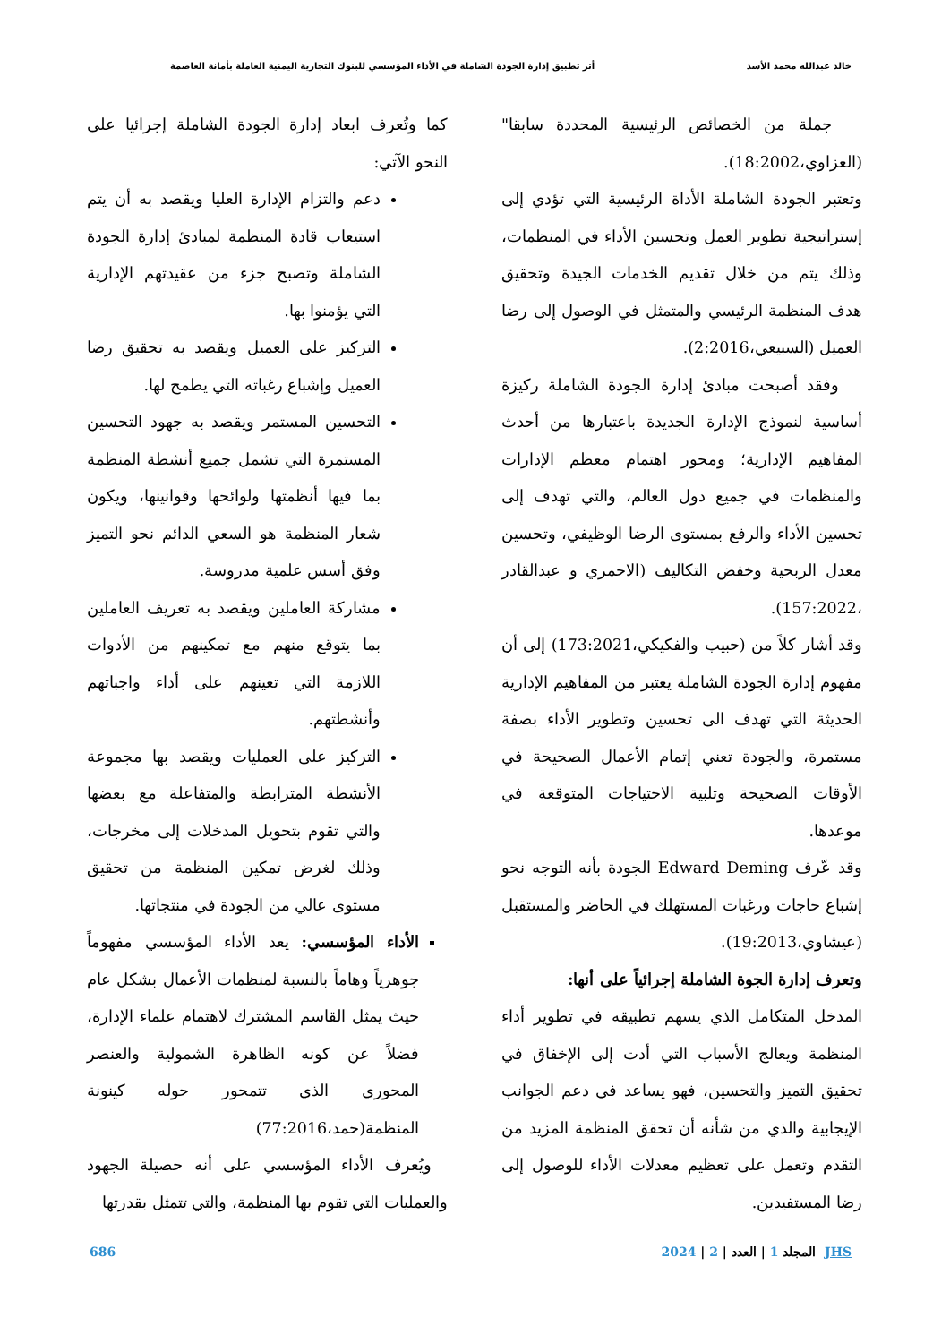خالد عبدالله محمد الأسد أثر تطبيق إدارة الجودة الشاملة في الأداء المؤسسي للبنوك التجارية اليمنية العاملة بأمانة العاصمة
جملة من الخصائص الرئيسية المحددة سابقا" (العزاوي،18:2002).
وتعتبر الجودة الشاملة الأداة الرئيسية التي تؤدي إلى إستراتيجية تطوير العمل وتحسين الأداء في المنظمات، وذلك يتم من خلال تقديم الخدمات الجيدة وتحقيق هدف المنظمة الرئيسي والمتمثل في الوصول إلى رضا العميل (السبيعي،2:2016).
وفقد أصبحت مبادئ إدارة الجودة الشاملة ركيزة أساسية لنموذج الإدارة الجديدة باعتبارها من أحدث المفاهيم الإدارية؛ ومحور اهتمام معظم الإدارات والمنظمات في جميع دول العالم، والتي تهدف إلى تحسين الأداء والرفع بمستوى الرضا الوظيفي، وتحسين معدل الربحية وخفض التكاليف (الاحمري و عبدالقادر ،157:2022).
وقد أشار كلاً من (حبيب والفكيكي،173:2021) إلى أن مفهوم إدارة الجودة الشاملة يعتبر من المفاهيم الإدارية الحديثة التي تهدف الى تحسين وتطوير الأداء بصفة مستمرة، والجودة تعني إتمام الأعمال الصحيحة في الأوقات الصحيحة وتلبية الاحتياجات المتوقعة في موعدها.
وقد عّرف Edward Deming الجودة بأنه التوجه نحو إشباع حاجات ورغبات المستهلك في الحاضر والمستقبل (عيشاوي،19:2013).
وتعرف إدارة الجوة الشاملة إجرائياً على أنها:
المدخل المتكامل الذي يسهم تطبيقه في تطوير أداء المنظمة ويعالج الأسباب التي أدت إلى الإخفاق في تحقيق التميز والتحسين، فهو يساعد في دعم الجوانب الإيجابية والذي من شأنه أن تحقق المنظمة المزيد من التقدم وتعمل على تعظيم معدلات الأداء للوصول إلى رضا المستفيدين.
كما وتُعرف ابعاد إدارة الجودة الشاملة إجرائيا على النحو الآتي:
دعم والتزام الإدارة العليا ويقصد به أن يتم استيعاب قادة المنظمة لمبادئ إدارة الجودة الشاملة وتصبح جزء من عقيدتهم الإدارية التي يؤمنوا بها.
التركيز على العميل ويقصد به تحقيق رضا العميل وإشباع رغباته التي يطمح لها.
التحسين المستمر ويقصد به جهود التحسين المستمرة التي تشمل جميع أنشطة المنظمة بما فيها أنظمتها ولوائحها وقوانينها، ويكون شعار المنظمة هو السعي الدائم نحو التميز وفق أسس علمية مدروسة.
مشاركة العاملين ويقصد به تعريف العاملين بما يتوقع منهم مع تمكينهم من الأدوات اللازمة التي تعينهم على أداء واجباتهم وأنشطتهم.
التركيز على العمليات ويقصد بها مجموعة الأنشطة المترابطة والمتفاعلة مع بعضها والتي تقوم بتحويل المدخلات إلى مخرجات، وذلك لغرض تمكين المنظمة من تحقيق مستوى عالي من الجودة في منتجاتها.
الأداء المؤسسي: يعد الأداء المؤسسي مفهوماً جوهرياً وهاماً بالنسبة لمنظمات الأعمال بشكل عام حيث يمثل القاسم المشترك لاهتمام علماء الإدارة، فضلاً عن كونه الظاهرة الشمولية والعنصر المحوري الذي تتمحور حوله كينونة المنظمة(حمد،77:2016)
ويُعرف الأداء المؤسسي على أنه حصيلة الجهود والعمليات التي تقوم بها المنظمة، والتي تتمثل بقدرتها
JHS المجلد 1 | العدد | 2 | 2024 686